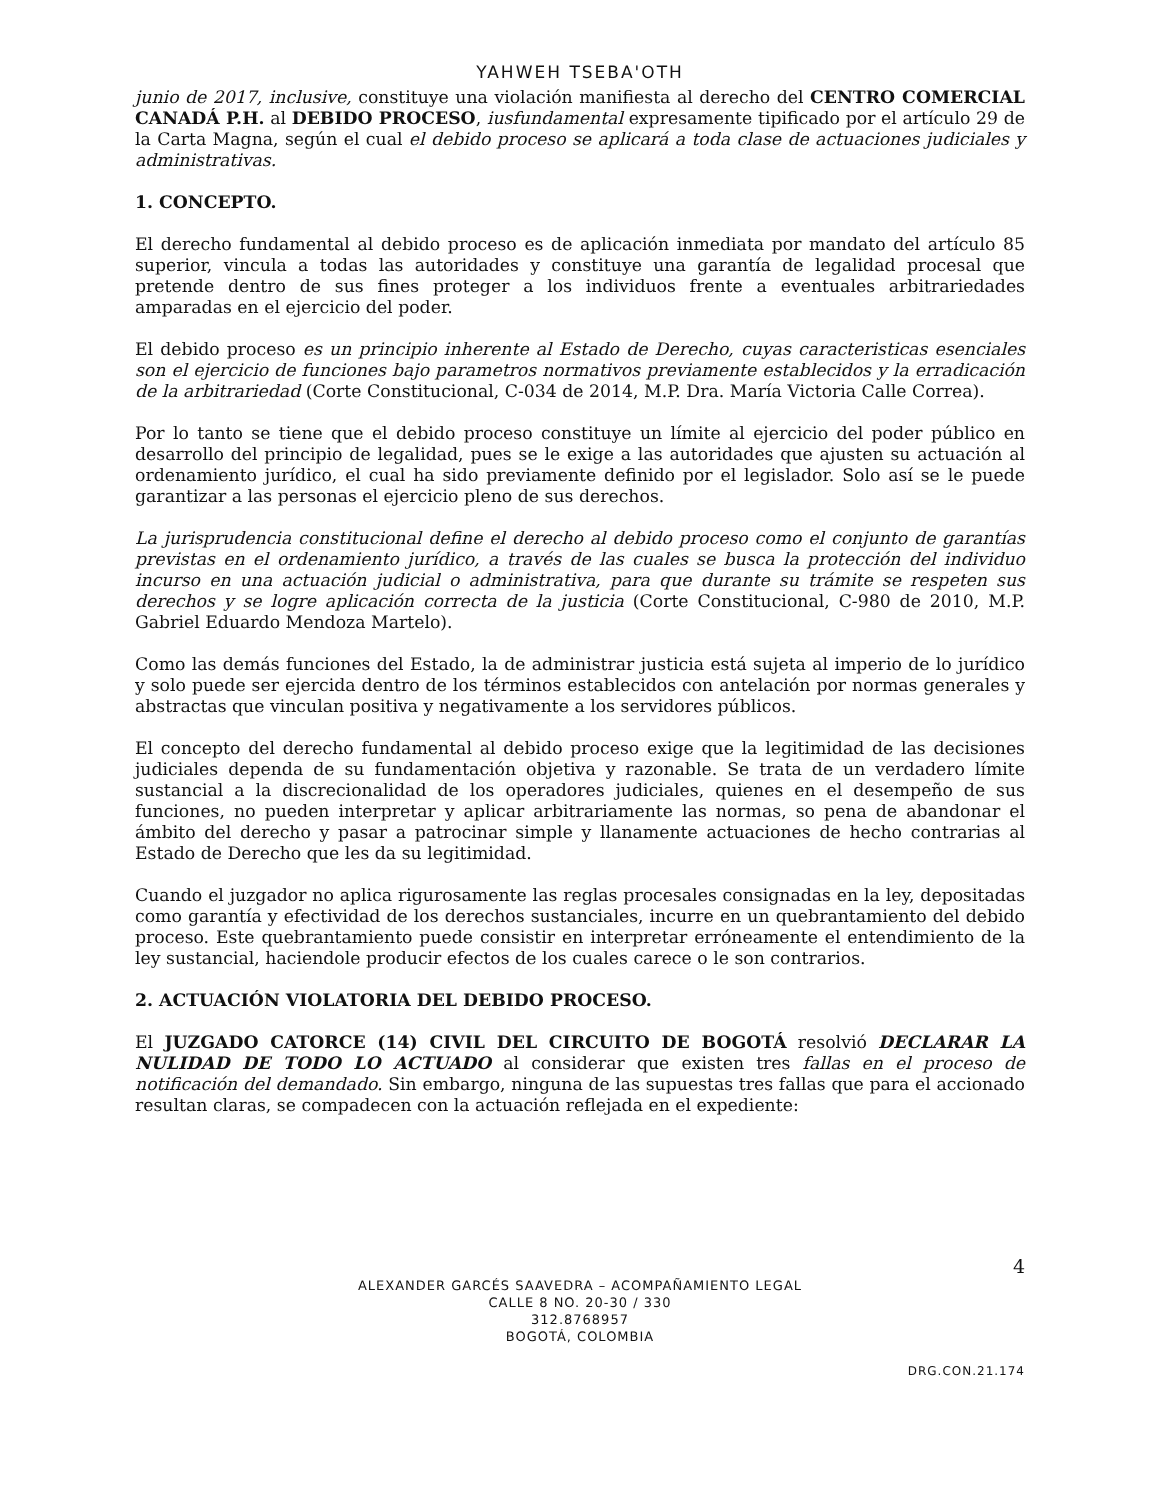YAHWEH TSEBA'OTH
junio de 2017, inclusive, constituye una violación manifiesta al derecho del CENTRO COMERCIAL CANADÁ P.H. al DEBIDO PROCESO, iusfundamental expresamente tipificado por el artículo 29 de la Carta Magna, según el cual el debido proceso se aplicará a toda clase de actuaciones judiciales y administrativas.
1. CONCEPTO.
El derecho fundamental al debido proceso es de aplicación inmediata por mandato del artículo 85 superior, vincula a todas las autoridades y constituye una garantía de legalidad procesal que pretende dentro de sus fines proteger a los individuos frente a eventuales arbitrariedades amparadas en el ejercicio del poder.
El debido proceso es un principio inherente al Estado de Derecho, cuyas caracteristicas esenciales son el ejercicio de funciones bajo parametros normativos previamente establecidos y la erradicación de la arbitrariedad (Corte Constitucional, C-034 de 2014, M.P. Dra. María Victoria Calle Correa).
Por lo tanto se tiene que el debido proceso constituye un límite al ejercicio del poder público en desarrollo del principio de legalidad, pues se le exige a las autoridades que ajusten su actuación al ordenamiento jurídico, el cual ha sido previamente definido por el legislador. Solo así se le puede garantizar a las personas el ejercicio pleno de sus derechos.
La jurisprudencia constitucional define el derecho al debido proceso como el conjunto de garantías previstas en el ordenamiento jurídico, a través de las cuales se busca la protección del individuo incurso en una actuación judicial o administrativa, para que durante su trámite se respeten sus derechos y se logre aplicación correcta de la justicia (Corte Constitucional, C-980 de 2010, M.P. Gabriel Eduardo Mendoza Martelo).
Como las demás funciones del Estado, la de administrar justicia está sujeta al imperio de lo jurídico y solo puede ser ejercida dentro de los términos establecidos con antelación por normas generales y abstractas que vinculan positiva y negativamente a los servidores públicos.
El concepto del derecho fundamental al debido proceso exige que la legitimidad de las decisiones judiciales dependa de su fundamentación objetiva y razonable. Se trata de un verdadero límite sustancial a la discrecionalidad de los operadores judiciales, quienes en el desempeño de sus funciones, no pueden interpretar y aplicar arbitrariamente las normas, so pena de abandonar el ámbito del derecho y pasar a patrocinar simple y llanamente actuaciones de hecho contrarias al Estado de Derecho que les da su legitimidad.
Cuando el juzgador no aplica rigurosamente las reglas procesales consignadas en la ley, depositadas como garantía y efectividad de los derechos sustanciales, incurre en un quebrantamiento del debido proceso. Este quebrantamiento puede consistir en interpretar erróneamente el entendimiento de la ley sustancial, haciendole producir efectos de los cuales carece o le son contrarios.
2. ACTUACIÓN VIOLATORIA DEL DEBIDO PROCESO.
El JUZGADO CATORCE (14) CIVIL DEL CIRCUITO DE BOGOTÁ resolvió DECLARAR LA NULIDAD DE TODO LO ACTUADO al considerar que existen tres fallas en el proceso de notificación del demandado. Sin embargo, ninguna de las supuestas tres fallas que para el accionado resultan claras, se compadecen con la actuación reflejada en el expediente:
4
ALEXANDER GARCÉS SAAVEDRA – ACOMPAÑAMIENTO LEGAL
CALLE 8 NO. 20-30 / 330
312.8768957
BOGOTÁ, COLOMBIA
DRG.CON.21.174